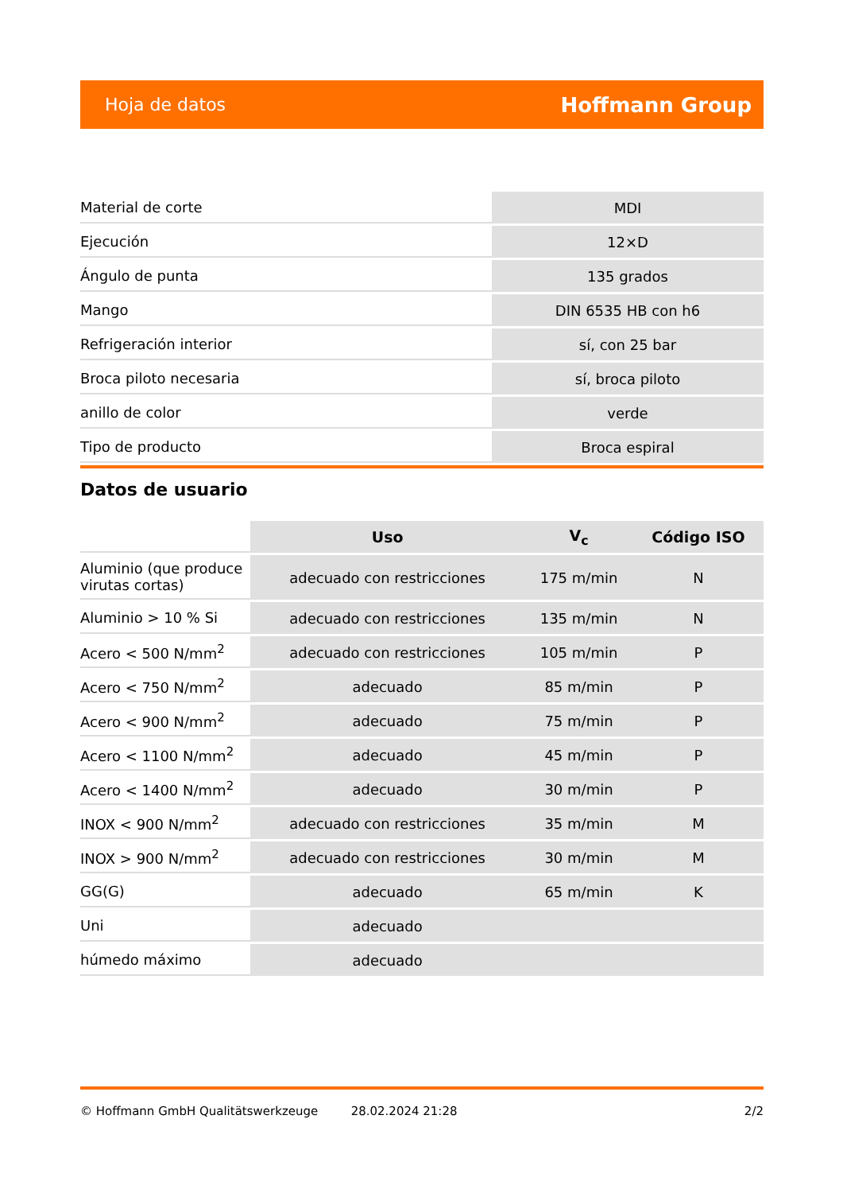Hoja de datos Hoffmann Group
| Material de corte | MDI |
| Ejecución | 12×D |
| Ángulo de punta | 135 grados |
| Mango | DIN 6535 HB con h6 |
| Refrigeración interior | sí, con 25 bar |
| Broca piloto necesaria | sí, broca piloto |
| anillo de color | verde |
| Tipo de producto | Broca espiral |
Datos de usuario
| | Uso | V<sub>c</sub> | Código ISO |
| --- | --- | --- | --- |
| Aluminio (que produce virutas cortas) | adecuado con restricciones | 175 m/min | N |
| Aluminio > 10 % Si | adecuado con restricciones | 135 m/min | N |
| Acero < 500 N/mm<sup>2</sup> | adecuado con restricciones | 105 m/min | P |
| Acero < 750 N/mm<sup>2</sup> | adecuado | 85 m/min | P |
| Acero < 900 N/mm<sup>2</sup> | adecuado | 75 m/min | P |
| Acero < 1100 N/mm<sup>2</sup> | adecuado | 45 m/min | P |
| Acero < 1400 N/mm<sup>2</sup> | adecuado | 30 m/min | P |
| INOX < 900 N/mm<sup>2</sup> | adecuado con restricciones | 35 m/min | M |
| INOX > 900 N/mm<sup>2</sup> | adecuado con restricciones | 30 m/min | M |
| GG(G) | adecuado | 65 m/min | K |
| Uni | adecuado | | |
| húmedo máximo | adecuado | | |
© Hoffmann GmbH Qualitätswerkzeuge 28.02.2024 21:28 2/2